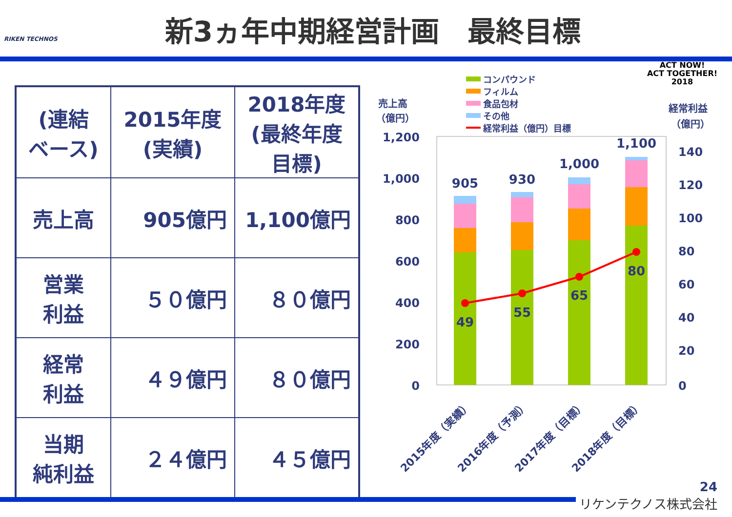RIKEN TECHNOS
新3ヵ年中期経営計画　最終目標
ACT NOW!
ACT TOGETHER!
2018
| (連結 ベース) | 2015年度 (実績) | 2018年度 (最終年度 目標) |
| --- | --- | --- |
| 売上高 | 905億円 | 1,100億円 |
| 営業 利益 | ５０億円 | ８０億円 |
| 経常 利益 | ４９億円 | ８０億円 |
| 当期 純利益 | ２４億円 | ４５億円 |
売上高
（億円）
経常利益
（億円）
コンパウンド
フィルム
食品包材
その他
経常利益（億円）目標
1,200
1,000
800
600
400
200
0
140
120
100
80
60
40
20
0
905
930
1,000
1,100
49
55
65
80
2015年度（実績）
2016年度（予測）
2017年度（目標）
2018年度（目標）
24
リケンテクノス株式会社